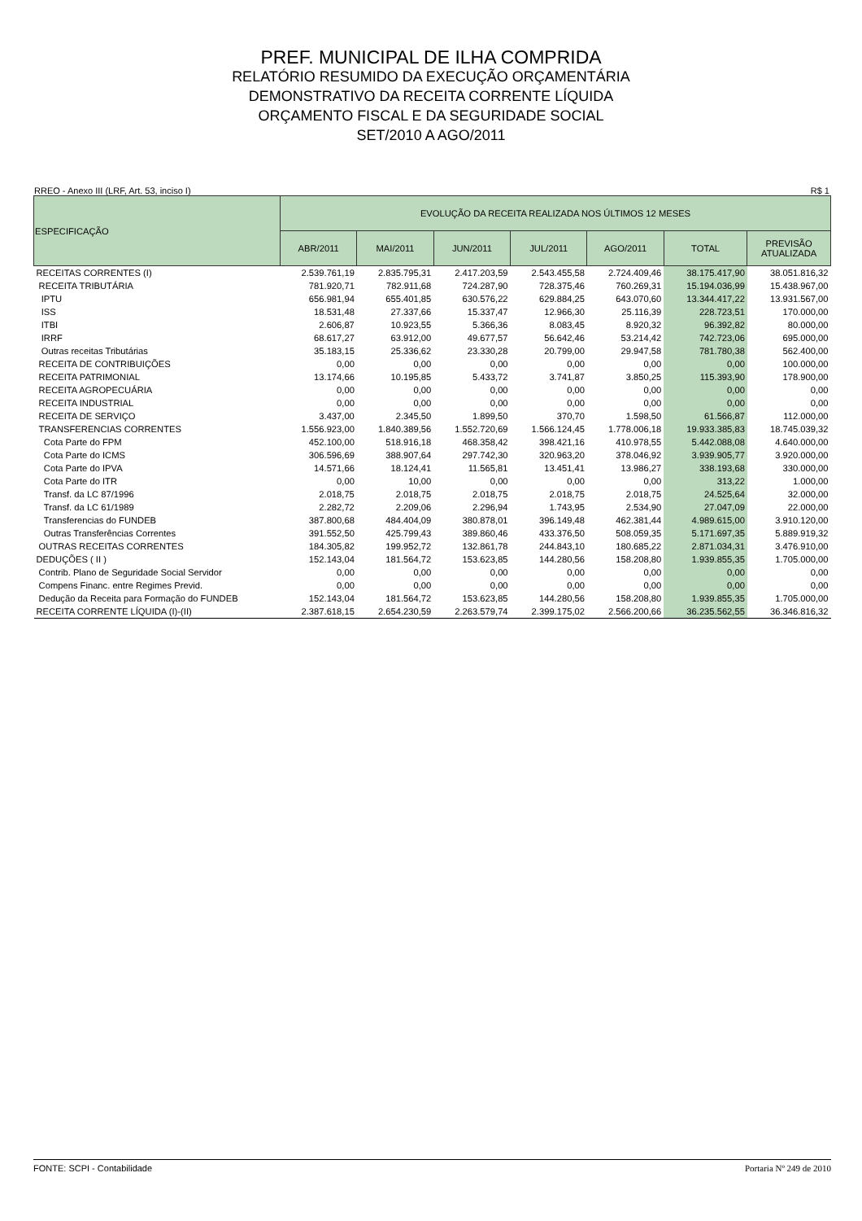PREF. MUNICIPAL DE ILHA COMPRIDA
RELATÓRIO RESUMIDO DA EXECUÇÃO ORÇAMENTÁRIA
DEMONSTRATIVO DA RECEITA CORRENTE LÍQUIDA
ORÇAMENTO FISCAL E DA SEGURIDADE SOCIAL
SET/2010 A AGO/2011
RREO - Anexo III (LRF, Art. 53, inciso I) R$ 1
| ESPECIFICAÇÃO | EVOLUÇÃO DA RECEITA REALIZADA NOS ÚLTIMOS 12 MESES | | | | | | |
| --- | --- | --- | --- | --- | --- | --- | --- |
| | ABR/2011 | MAI/2011 | JUN/2011 | JUL/2011 | AGO/2011 | TOTAL | PREVISÃO ATUALIZADA |
| RECEITAS CORRENTES (I) | 2.539.761,19 | 2.835.795,31 | 2.417.203,59 | 2.543.455,58 | 2.724.409,46 | 38.175.417,90 | 38.051.816,32 |
| RECEITA TRIBUTÁRIA | 781.920,71 | 782.911,68 | 724.287,90 | 728.375,46 | 760.269,31 | 15.194.036,99 | 15.438.967,00 |
| IPTU | 656.981,94 | 655.401,85 | 630.576,22 | 629.884,25 | 643.070,60 | 13.344.417,22 | 13.931.567,00 |
| ISS | 18.531,48 | 27.337,66 | 15.337,47 | 12.966,30 | 25.116,39 | 228.723,51 | 170.000,00 |
| ITBI | 2.606,87 | 10.923,55 | 5.366,36 | 8.083,45 | 8.920,32 | 96.392,82 | 80.000,00 |
| IRRF | 68.617,27 | 63.912,00 | 49.677,57 | 56.642,46 | 53.214,42 | 742.723,06 | 695.000,00 |
| Outras receitas Tributárias | 35.183,15 | 25.336,62 | 23.330,28 | 20.799,00 | 29.947,58 | 781.780,38 | 562.400,00 |
| RECEITA DE CONTRIBUIÇÕES | 0,00 | 0,00 | 0,00 | 0,00 | 0,00 | 0,00 | 100.000,00 |
| RECEITA PATRIMONIAL | 13.174,66 | 10.195,85 | 5.433,72 | 3.741,87 | 3.850,25 | 115.393,90 | 178.900,00 |
| RECEITA AGROPECUÁRIA | 0,00 | 0,00 | 0,00 | 0,00 | 0,00 | 0,00 | 0,00 |
| RECEITA INDUSTRIAL | 0,00 | 0,00 | 0,00 | 0,00 | 0,00 | 0,00 | 0,00 |
| RECEITA DE SERVIÇO | 3.437,00 | 2.345,50 | 1.899,50 | 370,70 | 1.598,50 | 61.566,87 | 112.000,00 |
| TRANSFERENCIAS CORRENTES | 1.556.923,00 | 1.840.389,56 | 1.552.720,69 | 1.566.124,45 | 1.778.006,18 | 19.933.385,83 | 18.745.039,32 |
| Cota Parte do FPM | 452.100,00 | 518.916,18 | 468.358,42 | 398.421,16 | 410.978,55 | 5.442.088,08 | 4.640.000,00 |
| Cota Parte do ICMS | 306.596,69 | 388.907,64 | 297.742,30 | 320.963,20 | 378.046,92 | 3.939.905,77 | 3.920.000,00 |
| Cota Parte do IPVA | 14.571,66 | 18.124,41 | 11.565,81 | 13.451,41 | 13.986,27 | 338.193,68 | 330.000,00 |
| Cota Parte do ITR | 0,00 | 10,00 | 0,00 | 0,00 | 0,00 | 313,22 | 1.000,00 |
| Transf. da LC 87/1996 | 2.018,75 | 2.018,75 | 2.018,75 | 2.018,75 | 2.018,75 | 24.525,64 | 32.000,00 |
| Transf. da LC 61/1989 | 2.282,72 | 2.209,06 | 2.296,94 | 1.743,95 | 2.534,90 | 27.047,09 | 22.000,00 |
| Transferencias do FUNDEB | 387.800,68 | 484.404,09 | 380.878,01 | 396.149,48 | 462.381,44 | 4.989.615,00 | 3.910.120,00 |
| Outras Transferências Correntes | 391.552,50 | 425.799,43 | 389.860,46 | 433.376,50 | 508.059,35 | 5.171.697,35 | 5.889.919,32 |
| OUTRAS RECEITAS CORRENTES | 184.305,82 | 199.952,72 | 132.861,78 | 244.843,10 | 180.685,22 | 2.871.034,31 | 3.476.910,00 |
| DEDUÇÕES ( II ) | 152.143,04 | 181.564,72 | 153.623,85 | 144.280,56 | 158.208,80 | 1.939.855,35 | 1.705.000,00 |
| Contrib. Plano de Seguridade Social Servidor | 0,00 | 0,00 | 0,00 | 0,00 | 0,00 | 0,00 | 0,00 |
| Compens Financ. entre Regimes Previd. | 0,00 | 0,00 | 0,00 | 0,00 | 0,00 | 0,00 | 0,00 |
| Dedução da Receita para Formação do FUNDEB | 152.143,04 | 181.564,72 | 153.623,85 | 144.280,56 | 158.208,80 | 1.939.855,35 | 1.705.000,00 |
| RECEITA CORRENTE LÍQUIDA (I)-(II) | 2.387.618,15 | 2.654.230,59 | 2.263.579,74 | 2.399.175,02 | 2.566.200,66 | 36.235.562,55 | 36.346.816,32 |
FONTE: SCPI - Contabilidade Portaria Nº 249 de 2010